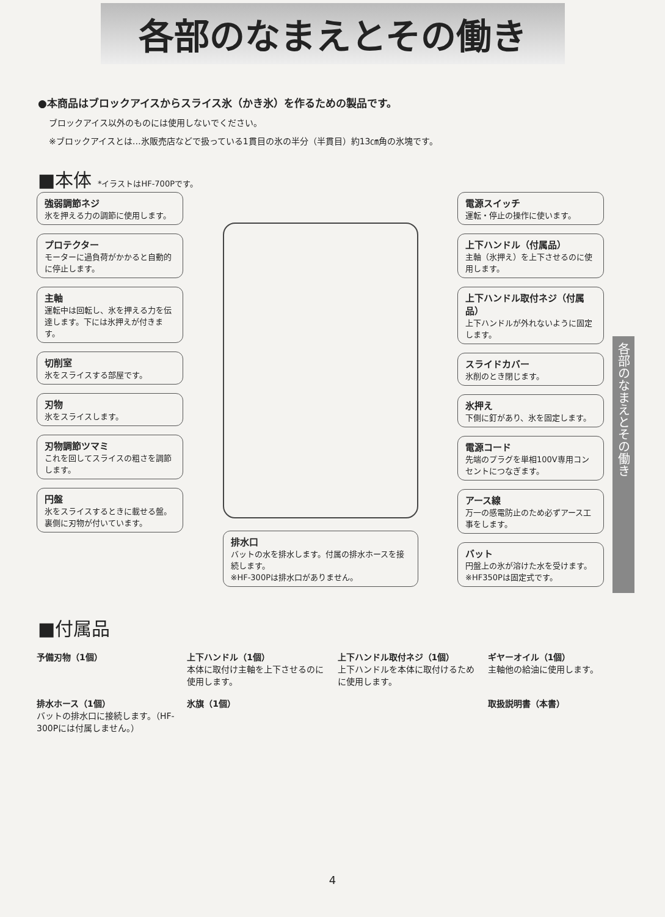各部のなまえとその働き
●本商品はブロックアイスからスライス氷（かき氷）を作るための製品です。
ブロックアイス以外のものには使用しないでください。
※ブロックアイスとは…氷販売店などで扱っている1貫目の氷の半分（半貫目）約13㎝角の氷塊です。
■本体 *イラストはHF-700Pです。
強弱調節ネジ
氷を押える力の調節に使用します。
プロテクター
モーターに過負荷がかかると自動的に停止します。
主軸
運転中は回転し、氷を押える力を伝達します。下には氷押えが付きます。
切削室
氷をスライスする部屋です。
刃物
氷をスライスします。
刃物調節ツマミ
これを回してスライスの粗さを調節します。
円盤
氷をスライスするときに載せる盤。裏側に刃物が付いています。
排水口
バットの水を排水します。付属の排水ホースを接続します。
※HF-300Pは排水口がありません。
電源スイッチ
運転・停止の操作に使います。
上下ハンドル（付属品）
主軸（氷押え）を上下させるのに使用します。
上下ハンドル取付ネジ（付属品）
上下ハンドルが外れないように固定します。
スライドカバー
氷削のとき閉じます。
氷押え
下側に釘があり、氷を固定します。
電源コード
先端のプラグを単相100V専用コンセントにつなぎます。
アース線
万一の感電防止のため必ずアース工事をします。
バット
円盤上の氷が溶けた水を受けます。
※HF350Pは固定式です。
■付属品
予備刃物（1個）
上下ハンドル（1個）
本体に取付け主軸を上下させるのに使用します。
上下ハンドル取付ネジ（1個）
上下ハンドルを本体に取付けるために使用します。
ギヤーオイル（1個）
主軸他の給油に使用します。
排水ホース（1個）
バットの排水口に接続します。（HF-300Pには付属しません。）
氷旗（1個）
取扱説明書（本書）
各部のなまえとその働き
4